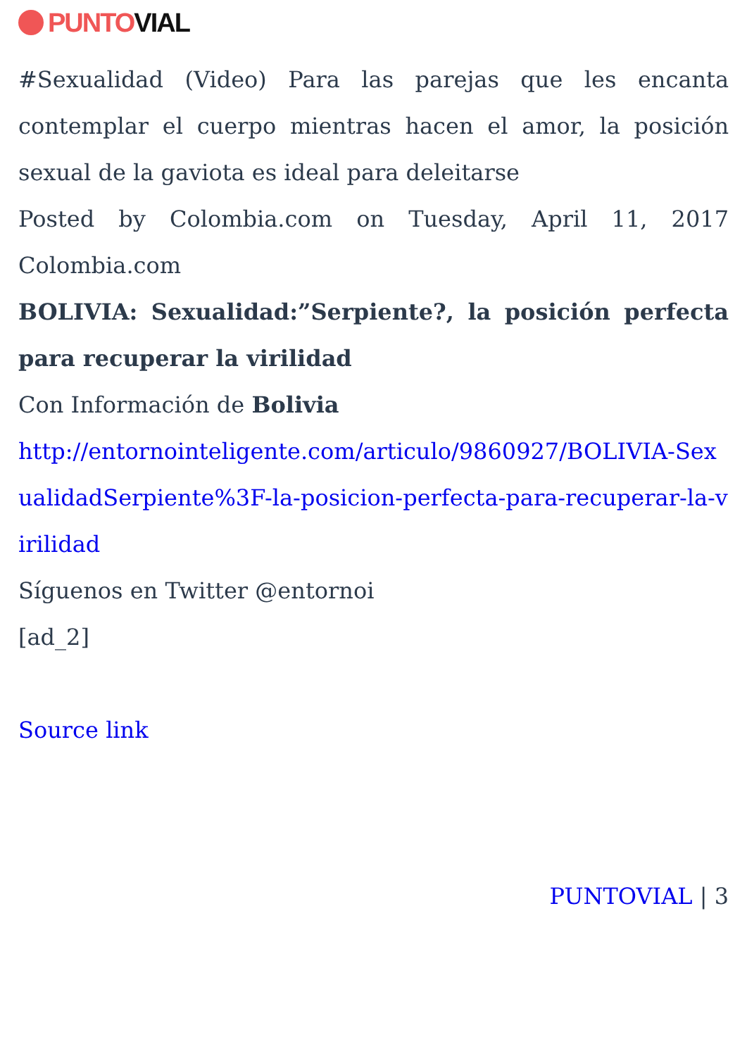PUNTO VIAL
#Sexualidad (Video) Para las parejas que les encanta contemplar el cuerpo mientras hacen el amor, la posición sexual de la gaviota es ideal para deleitarse
Posted by Colombia.com on Tuesday, April 11, 2017 Colombia.com
BOLIVIA: Sexualidad:”Serpiente?, la posición perfecta para recuperar la virilidad
Con Información de Bolivia
http://entornointeligente.com/articulo/9860927/BOLIVIA-SexualidadSerpiente%3F-la-posicion-perfecta-para-recuperar-la-virilidad
Síguenos en Twitter @entornoi
[ad_2]
Source link
PUNTOVIAL | 3